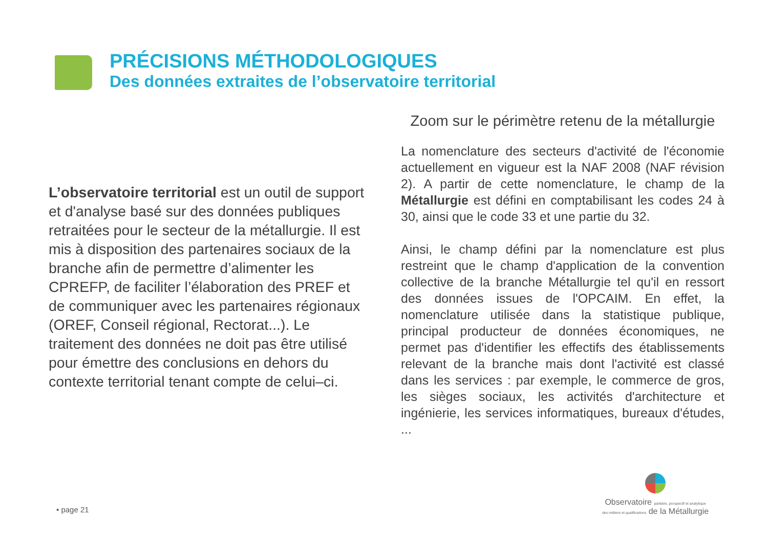PRÉCISIONS MÉTHODOLOGIQUES
Des données extraites de l’observatoire territorial
L’observatoire territorial est un outil de support et d'analyse basé sur des données publiques retraitées pour le secteur de la métallurgie. Il est mis à disposition des partenaires sociaux de la branche afin de permettre d’alimenter les CPREFP, de faciliter l’élaboration des PREF et de communiquer avec les partenaires régionaux (OREF, Conseil régional, Rectorat...). Le traitement des données ne doit pas être utilisé pour émettre des conclusions en dehors du contexte territorial tenant compte de celui–ci.
Zoom sur le périmètre retenu de la métallurgie
La nomenclature des secteurs d'activité de l'économie actuellement en vigueur est la NAF 2008 (NAF révision 2). A partir de cette nomenclature, le champ de la Métallurgie est défini en comptabilisant les codes 24 à 30, ainsi que le code 33 et une partie du 32.
Ainsi, le champ défini par la nomenclature est plus restreint que le champ d'application de la convention collective de la branche Métallurgie tel qu'il en ressort des données issues de l'OPCAIM. En effet, la nomenclature utilisée dans la statistique publique, principal producteur de données économiques, ne permet pas d'identifier les effectifs des établissements relevant de la branche mais dont l'activité est classé dans les services : par exemple, le commerce de gros, les sièges sociaux, les activités d'architecture et ingénierie, les services informatiques, bureaux d'études, ...
Observatoire paritaire, prospectif et analytique
des métiers et qualifications de la Métallurgie
• page 21